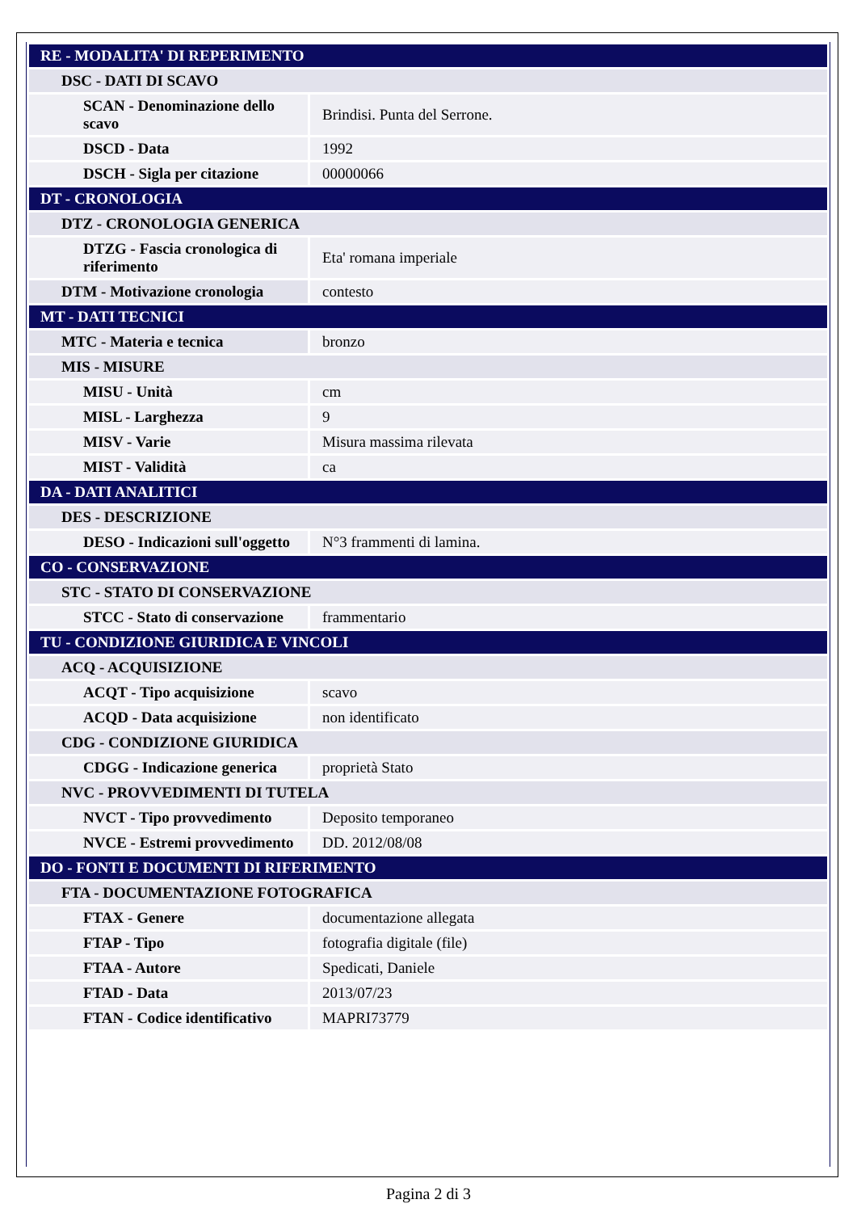| RE - MODALITA' DI REPERIMENTO | |
| DSC - DATI DI SCAVO | |
| SCAN - Denominazione dello scavo | Brindisi. Punta del Serrone. |
| DSCD - Data | 1992 |
| DSCH - Sigla per citazione | 00000066 |
| DT - CRONOLOGIA | |
| DTZ - CRONOLOGIA GENERICA | |
| DTZG - Fascia cronologica di riferimento | Eta' romana imperiale |
| DTM - Motivazione cronologia | contesto |
| MT - DATI TECNICI | |
| MTC - Materia e tecnica | bronzo |
| MIS - MISURE | |
| MISU - Unità | cm |
| MISL - Larghezza | 9 |
| MISV - Varie | Misura massima rilevata |
| MIST - Validità | ca |
| DA - DATI ANALITICI | |
| DES - DESCRIZIONE | |
| DESO - Indicazioni sull'oggetto | N°3 frammenti di lamina. |
| CO - CONSERVAZIONE | |
| STC - STATO DI CONSERVAZIONE | |
| STCC - Stato di conservazione | frammentario |
| TU - CONDIZIONE GIURIDICA E VINCOLI | |
| ACQ - ACQUISIZIONE | |
| ACQT - Tipo acquisizione | scavo |
| ACQD - Data acquisizione | non identificato |
| CDG - CONDIZIONE GIURIDICA | |
| CDGG - Indicazione generica | proprietà Stato |
| NVC - PROVVEDIMENTI DI TUTELA | |
| NVCT - Tipo provvedimento | Deposito temporaneo |
| NVCE - Estremi provvedimento | DD. 2012/08/08 |
| DO - FONTI E DOCUMENTI DI RIFERIMENTO | |
| FTA - DOCUMENTAZIONE FOTOGRAFICA | |
| FTAX - Genere | documentazione allegata |
| FTAP - Tipo | fotografia digitale (file) |
| FTAA - Autore | Spedicati, Daniele |
| FTAD - Data | 2013/07/23 |
| FTAN - Codice identificativo | MAPRI73779 |
Pagina 2 di 3